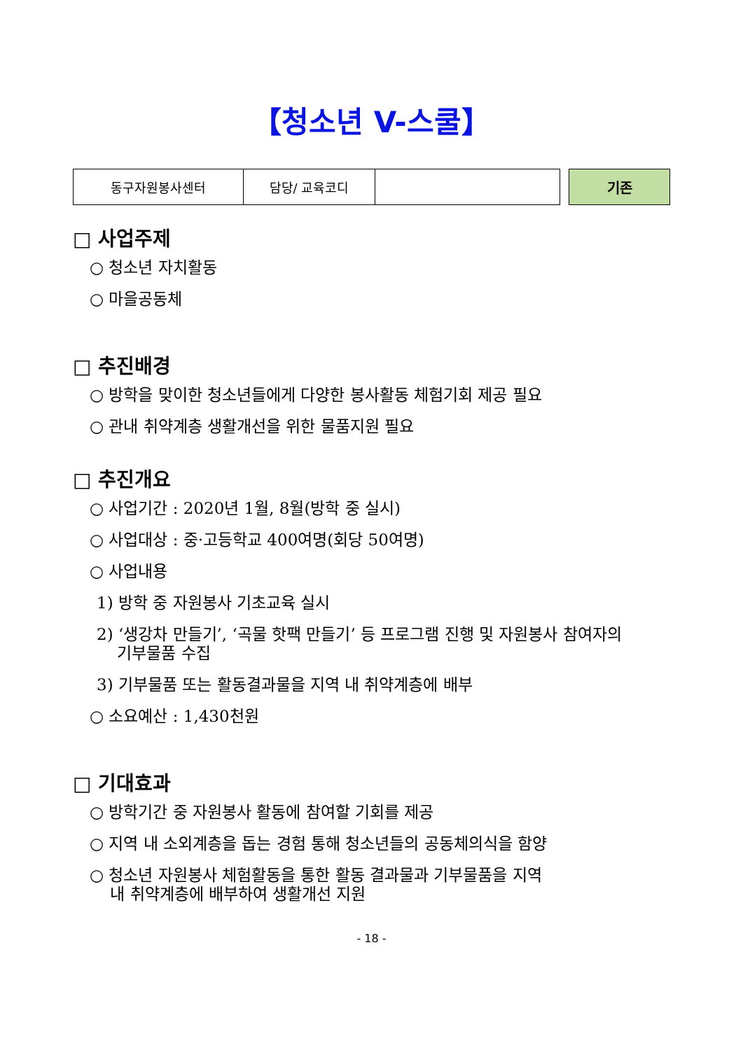【청소년 V-스쿨】
| 동구자원봉사센터 | 담당/ 교육코디 | |
기존
□ 사업주제
○ 청소년 자치활동
○ 마을공동체
□ 추진배경
○ 방학을 맞이한 청소년들에게 다양한 봉사활동 체험기회 제공 필요
○ 관내 취약계층 생활개선을 위한 물품지원 필요
□ 추진개요
○ 사업기간 : 2020년 1월, 8월(방학 중 실시)
○ 사업대상 : 중·고등학교 400여명(회당 50여명)
○ 사업내용
1) 방학 중 자원봉사 기초교육 실시
2) ‘생강차 만들기’, ‘곡물 핫팩 만들기’ 등 프로그램 진행 및 자원봉사 참여자의
기부물품 수집
3) 기부물품 또는 활동결과물을 지역 내 취약계층에 배부
○ 소요예산 : 1,430천원
□ 기대효과
○ 방학기간 중 자원봉사 활동에 참여할 기회를 제공
○ 지역 내 소외계층을 돕는 경험 통해 청소년들의 공동체의식을 함양
○ 청소년 자원봉사 체험활동을 통한 활동 결과물과 기부물품을 지역
내 취약계층에 배부하여 생활개선 지원
- 18 -